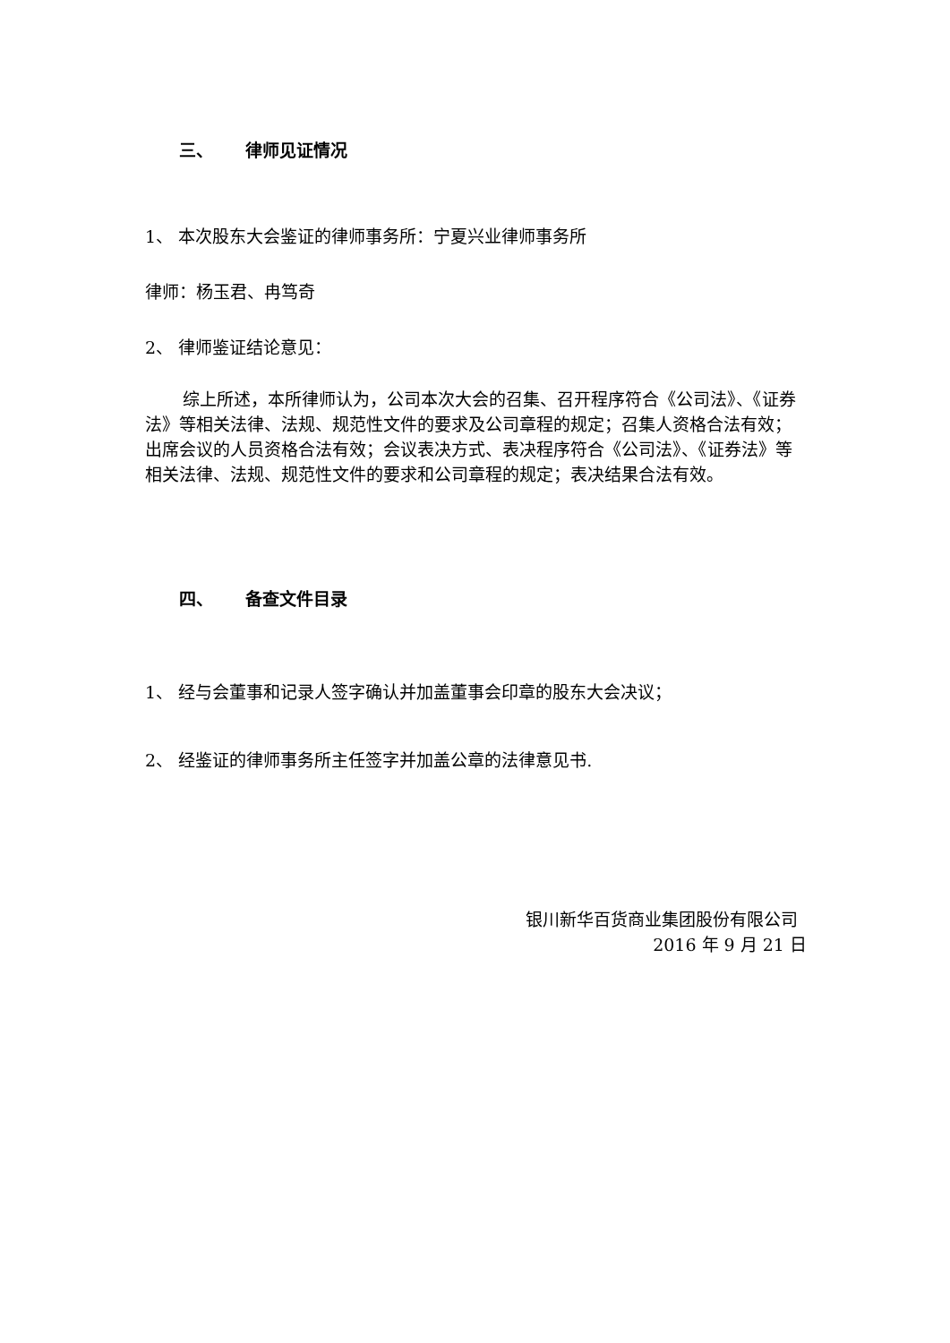三、 律师见证情况
1、 本次股东大会鉴证的律师事务所：宁夏兴业律师事务所
律师：杨玉君、冉笃奇
2、 律师鉴证结论意见：
综上所述，本所律师认为，公司本次大会的召集、召开程序符合《公司法》、《证券法》等相关法律、法规、规范性文件的要求及公司章程的规定；召集人资格合法有效；出席会议的人员资格合法有效；会议表决方式、表决程序符合《公司法》、《证券法》等相关法律、法规、规范性文件的要求和公司章程的规定；表决结果合法有效。
四、 备查文件目录
1、 经与会董事和记录人签字确认并加盖董事会印章的股东大会决议；
2、 经鉴证的律师事务所主任签字并加盖公章的法律意见书.
银川新华百货商业集团股份有限公司
2016 年 9 月 21 日